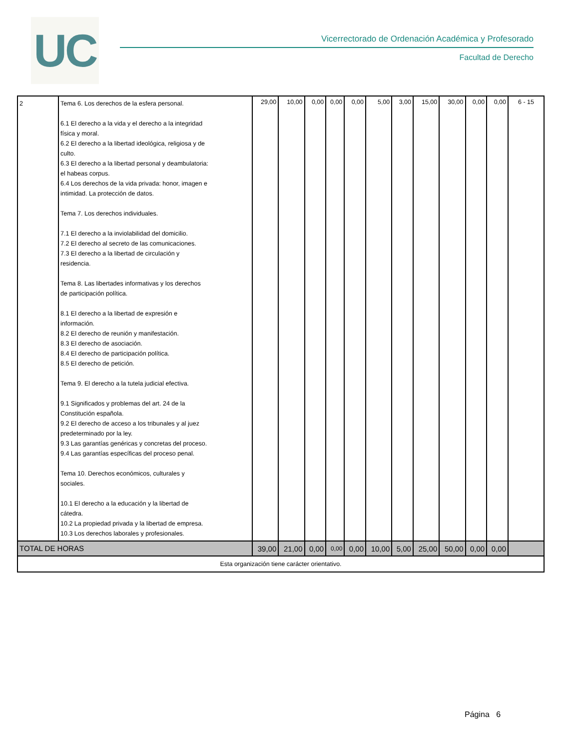UC
Vicerrectorado de Ordenación Académica y Profesorado
Facultad de Derecho
| 2 | Tema 6. Los derechos de la esfera personal. 6.1 El derecho a la vida y el derecho a la integridad física y moral. 6.2 El derecho a la libertad ideológica, religiosa y de culto. 6.3 El derecho a la libertad personal y deambulatoria: el habeas corpus. 6.4 Los derechos de la vida privada: honor, imagen e intimidad. La protección de datos. Tema 7. Los derechos individuales. 7.1 El derecho a la inviolabilidad del domicilio. 7.2 El derecho al secreto de las comunicaciones. 7.3 El derecho a la libertad de circulación y residencia. Tema 8. Las libertades informativas y los derechos de participación política. 8.1 El derecho a la libertad de expresión e información. 8.2 El derecho de reunión y manifestación. 8.3 El derecho de asociación. 8.4 El derecho de participación política. 8.5 El derecho de petición. Tema 9. El derecho a la tutela judicial efectiva. 9.1 Significados y problemas del art. 24 de la Constitución española. 9.2 El derecho de acceso a los tribunales y al juez predeterminado por la ley. 9.3 Las garantías genéricas y concretas del proceso. 9.4 Las garantías específicas del proceso penal. Tema 10. Derechos económicos, culturales y sociales. 10.1 El derecho a la educación y la libertad de cátedra. 10.2 La propiedad privada y la libertad de empresa. 10.3 Los derechos laborales y profesionales. | 29,00 | 10,00 | 0,00 | 0,00 | 0,00 | 5,00 | 3,00 | 15,00 | 30,00 | 0,00 | 0,00 | 6 - 15 |
| TOTAL DE HORAS | | 39,00 | 21,00 | 0,00 | 0,00 | 0,00 | 10,00 | 5,00 | 25,00 | 50,00 | 0,00 | 0,00 | |
| Esta organización tiene carácter orientativo. | | | | | | | | | | | | | |
Página 6